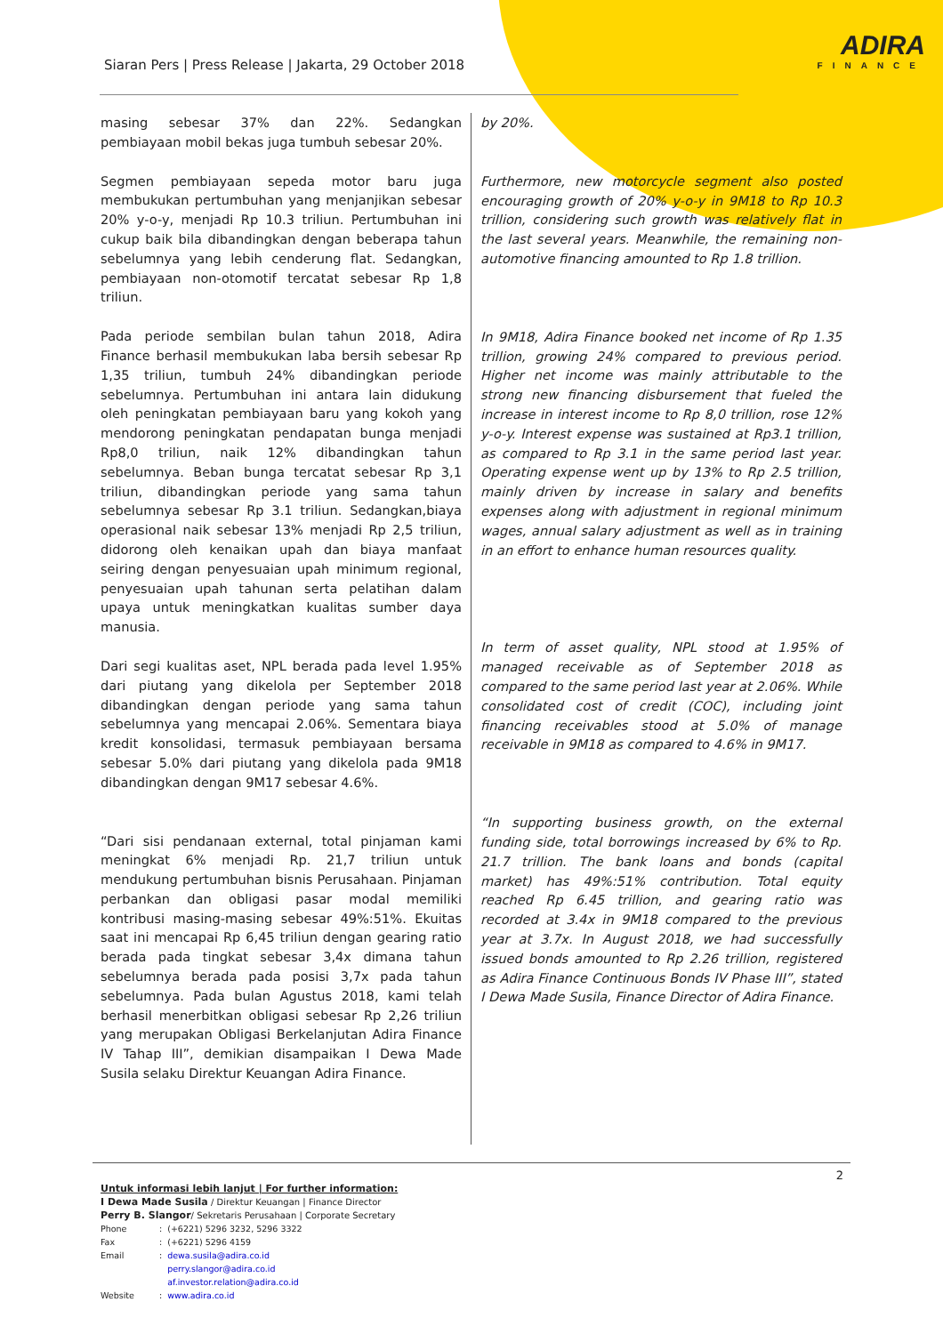ADIRA
FINANCE
Siaran Pers | Press Release | Jakarta, 29 October 2018
masing sebesar 37% dan 22%. Sedangkan pembiayaan mobil bekas juga tumbuh sebesar 20%.
Segmen pembiayaan sepeda motor baru juga membukukan pertumbuhan yang menjanjikan sebesar 20% y-o-y, menjadi Rp 10.3 triliun. Pertumbuhan ini cukup baik bila dibandingkan dengan beberapa tahun sebelumnya yang lebih cenderung flat. Sedangkan, pembiayaan non-otomotif tercatat sebesar Rp 1,8 triliun.
Pada periode sembilan bulan tahun 2018, Adira Finance berhasil membukukan laba bersih sebesar Rp 1,35 triliun, tumbuh 24% dibandingkan periode sebelumnya. Pertumbuhan ini antara lain didukung oleh peningkatan pembiayaan baru yang kokoh yang mendorong peningkatan pendapatan bunga menjadi Rp8,0 triliun, naik 12% dibandingkan tahun sebelumnya. Beban bunga tercatat sebesar Rp 3,1 triliun, dibandingkan periode yang sama tahun sebelumnya sebesar Rp 3.1 triliun. Sedangkan,biaya operasional naik sebesar 13% menjadi Rp 2,5 triliun, didorong oleh kenaikan upah dan biaya manfaat seiring dengan penyesuaian upah minimum regional, penyesuaian upah tahunan serta pelatihan dalam upaya untuk meningkatkan kualitas sumber daya manusia.
Dari segi kualitas aset, NPL berada pada level 1.95% dari piutang yang dikelola per September 2018 dibandingkan dengan periode yang sama tahun sebelumnya yang mencapai 2.06%. Sementara biaya kredit konsolidasi, termasuk pembiayaan bersama sebesar 5.0% dari piutang yang dikelola pada 9M18 dibandingkan dengan 9M17 sebesar 4.6%.
“Dari sisi pendanaan external, total pinjaman kami meningkat 6% menjadi Rp. 21,7 triliun untuk mendukung pertumbuhan bisnis Perusahaan. Pinjaman perbankan dan obligasi pasar modal memiliki kontribusi masing-masing sebesar 49%:51%. Ekuitas saat ini mencapai Rp 6,45 triliun dengan gearing ratio berada pada tingkat sebesar 3,4x dimana tahun sebelumnya berada pada posisi 3,7x pada tahun sebelumnya. Pada bulan Agustus 2018, kami telah berhasil menerbitkan obligasi sebesar Rp 2,26 triliun yang merupakan Obligasi Berkelanjutan Adira Finance IV Tahap III”, demikian disampaikan I Dewa Made Susila selaku Direktur Keuangan Adira Finance.
by 20%.
Furthermore, new motorcycle segment also posted encouraging growth of 20% y-o-y in 9M18 to Rp 10.3 trillion, considering such growth was relatively flat in the last several years. Meanwhile, the remaining non-automotive financing amounted to Rp 1.8 trillion.
In 9M18, Adira Finance booked net income of Rp 1.35 trillion, growing 24% compared to previous period. Higher net income was mainly attributable to the strong new financing disbursement that fueled the increase in interest income to Rp 8,0 trillion, rose 12% y-o-y. Interest expense was sustained at Rp3.1 trillion, as compared to Rp 3.1 in the same period last year. Operating expense went up by 13% to Rp 2.5 trillion, mainly driven by increase in salary and benefits expenses along with adjustment in regional minimum wages, annual salary adjustment as well as in training in an effort to enhance human resources quality.
In term of asset quality, NPL stood at 1.95% of managed receivable as of September 2018 as compared to the same period last year at 2.06%. While consolidated cost of credit (COC), including joint financing receivables stood at 5.0% of manage receivable in 9M18 as compared to 4.6% in 9M17.
“In supporting business growth, on the external funding side, total borrowings increased by 6% to Rp. 21.7 trillion. The bank loans and bonds (capital market) has 49%:51% contribution. Total equity reached Rp 6.45 trillion, and gearing ratio was recorded at 3.4x in 9M18 compared to the previous year at 3.7x. In August 2018, we had successfully issued bonds amounted to Rp 2.26 trillion, registered as Adira Finance Continuous Bonds IV Phase III”, stated I Dewa Made Susila, Finance Director of Adira Finance.
2
Untuk informasi lebih lanjut | For further information:
I Dewa Made Susila / Direktur Keuangan | Finance Director
Perry B. Slangor/ Sekretaris Perusahaan | Corporate Secretary
| Phone | : | (+6221) 5296 3232, 5296 3322 |
| Fax | : | (+6221) 5296 4159 |
| Email | : | dewa.susila@adira.co.id perry.slangor@adira.co.id af.investor.relation@adira.co.id |
| Website | : | www.adira.co.id |